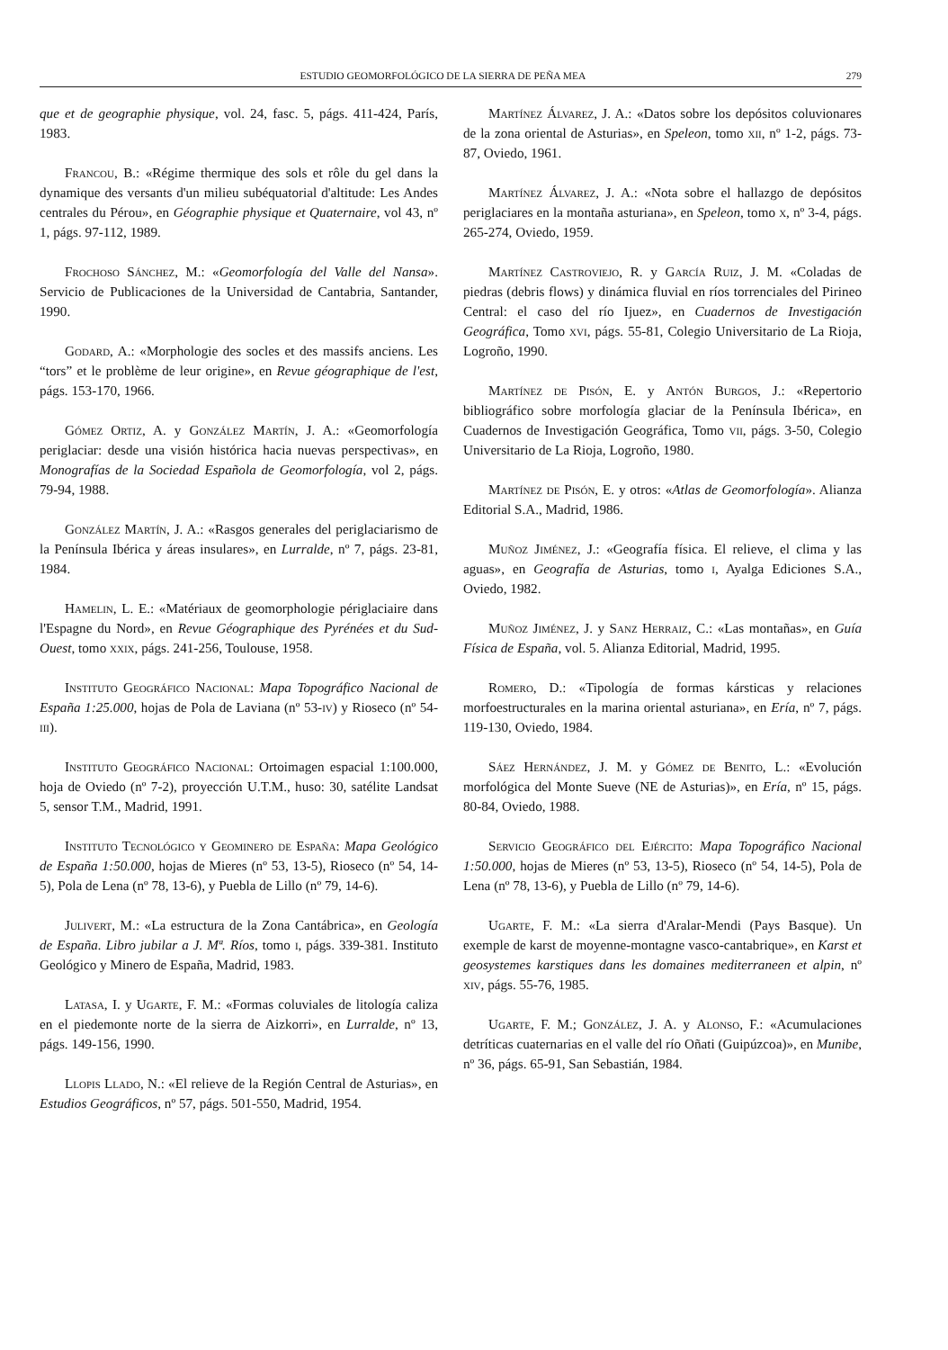ESTUDIO GEOMORFOLÓGICO DE LA SIERRA DE PEÑA MEA 279
que et de geographie physique, vol. 24, fasc. 5, págs. 411-424, París, 1983.
Francou, B.: «Régime thermique des sols et rôle du gel dans la dynamique des versants d'un milieu subéquatorial d'altitude: Les Andes centrales du Pérou», en Géographie physique et Quaternaire, vol 43, nº 1, págs. 97-112, 1989.
Frochoso Sánchez, M.: «Geomorfología del Valle del Nansa». Servicio de Publicaciones de la Universidad de Cantabria, Santander, 1990.
Godard, A.: «Morphologie des socles et des massifs anciens. Les “tors” et le problème de leur origine», en Revue géographique de l'est, págs. 153-170, 1966.
Gómez Ortiz, A. y González Martín, J. A.: «Geomorfología periglaciar: desde una visión histórica hacia nuevas perspectivas», en Monografías de la Sociedad Española de Geomorfología, vol 2, págs. 79-94, 1988.
González Martín, J. A.: «Rasgos generales del periglaciarismo de la Península Ibérica y áreas insulares», en Lurralde, nº 7, págs. 23-81, 1984.
Hamelin, L. E.: «Matériaux de geomorphologie périglaciaire dans l'Espagne du Nord», en Revue Géographique des Pyrénées et du Sud-Ouest, tomo xxix, págs. 241-256, Toulouse, 1958.
Instituto Geográfico Nacional: Mapa Topográfico Nacional de España 1:25.000, hojas de Pola de Laviana (nº 53-iv) y Rioseco (nº 54-iii).
Instituto Geográfico Nacional: Ortoimagen espacial 1:100.000, hoja de Oviedo (nº 7-2), proyección U.T.M., huso: 30, satélite Landsat 5, sensor T.M., Madrid, 1991.
Instituto Tecnológico y Geominero de España: Mapa Geológico de España 1:50.000, hojas de Mieres (nº 53, 13-5), Rioseco (nº 54, 14-5), Pola de Lena (nº 78, 13-6), y Puebla de Lillo (nº 79, 14-6).
Julivert, M.: «La estructura de la Zona Cantábrica», en Geología de España. Libro jubilar a J. Mª. Ríos, tomo i, págs. 339-381. Instituto Geológico y Minero de España, Madrid, 1983.
Latasa, I. y Ugarte, F. M.: «Formas coluviales de litología caliza en el piedemonte norte de la sierra de Aizkorri», en Lurralde, nº 13, págs. 149-156, 1990.
Llopis Llado, N.: «El relieve de la Región Central de Asturias», en Estudios Geográficos, nº 57, págs. 501-550, Madrid, 1954.
Martínez Álvarez, J. A.: «Datos sobre los depósitos coluvionares de la zona oriental de Asturias», en Speleon, tomo xii, nº 1-2, págs. 73-87, Oviedo, 1961.
Martínez Álvarez, J. A.: «Nota sobre el hallazgo de depósitos periglaciares en la montaña asturiana», en Speleon, tomo x, nº 3-4, págs. 265-274, Oviedo, 1959.
Martínez Castroviejo, R. y García Ruiz, J. M. «Coladas de piedras (debris flows) y dinámica fluvial en ríos torrenciales del Pirineo Central: el caso del río Ijuez», en Cuadernos de Investigación Geográfica, Tomo xvi, págs. 55-81, Colegio Universitario de La Rioja, Logroño, 1990.
Martínez de Pisón, E. y Antón Burgos, J.: «Repertorio bibliográfico sobre morfología glaciar de la Península Ibérica», en Cuadernos de Investigación Geográfica, Tomo vii, págs. 3-50, Colegio Universitario de La Rioja, Logroño, 1980.
Martínez de Pisón, E. y otros: «Atlas de Geomorfología». Alianza Editorial S.A., Madrid, 1986.
Muñoz Jiménez, J.: «Geografía física. El relieve, el clima y las aguas», en Geografía de Asturias, tomo i, Ayalga Ediciones S.A., Oviedo, 1982.
Muñoz Jiménez, J. y Sanz Herraiz, C.: «Las montañas», en Guía Física de España, vol. 5. Alianza Editorial, Madrid, 1995.
Romero, D.: «Tipología de formas kársticas y relaciones morfoestructurales en la marina oriental asturiana», en Ería, nº 7, págs. 119-130, Oviedo, 1984.
Sáez Hernández, J. M. y Gómez de Benito, L.: «Evolución morfológica del Monte Sueve (NE de Asturias)», en Ería, nº 15, págs. 80-84, Oviedo, 1988.
Servicio Geográfico del Ejército: Mapa Topográfico Nacional 1:50.000, hojas de Mieres (nº 53, 13-5), Rioseco (nº 54, 14-5), Pola de Lena (nº 78, 13-6), y Puebla de Lillo (nº 79, 14-6).
Ugarte, F. M.: «La sierra d'Aralar-Mendi (Pays Basque). Un exemple de karst de moyenne-montagne vasco-cantabrique», en Karst et geosystemes karstiques dans les domaines mediterraneen et alpin, nº xiv, págs. 55-76, 1985.
Ugarte, F. M.; González, J. A. y Alonso, F.: «Acumulaciones detríticas cuaternarias en el valle del río Oñati (Guipúzcoa)», en Munibe, nº 36, págs. 65-91, San Sebastián, 1984.